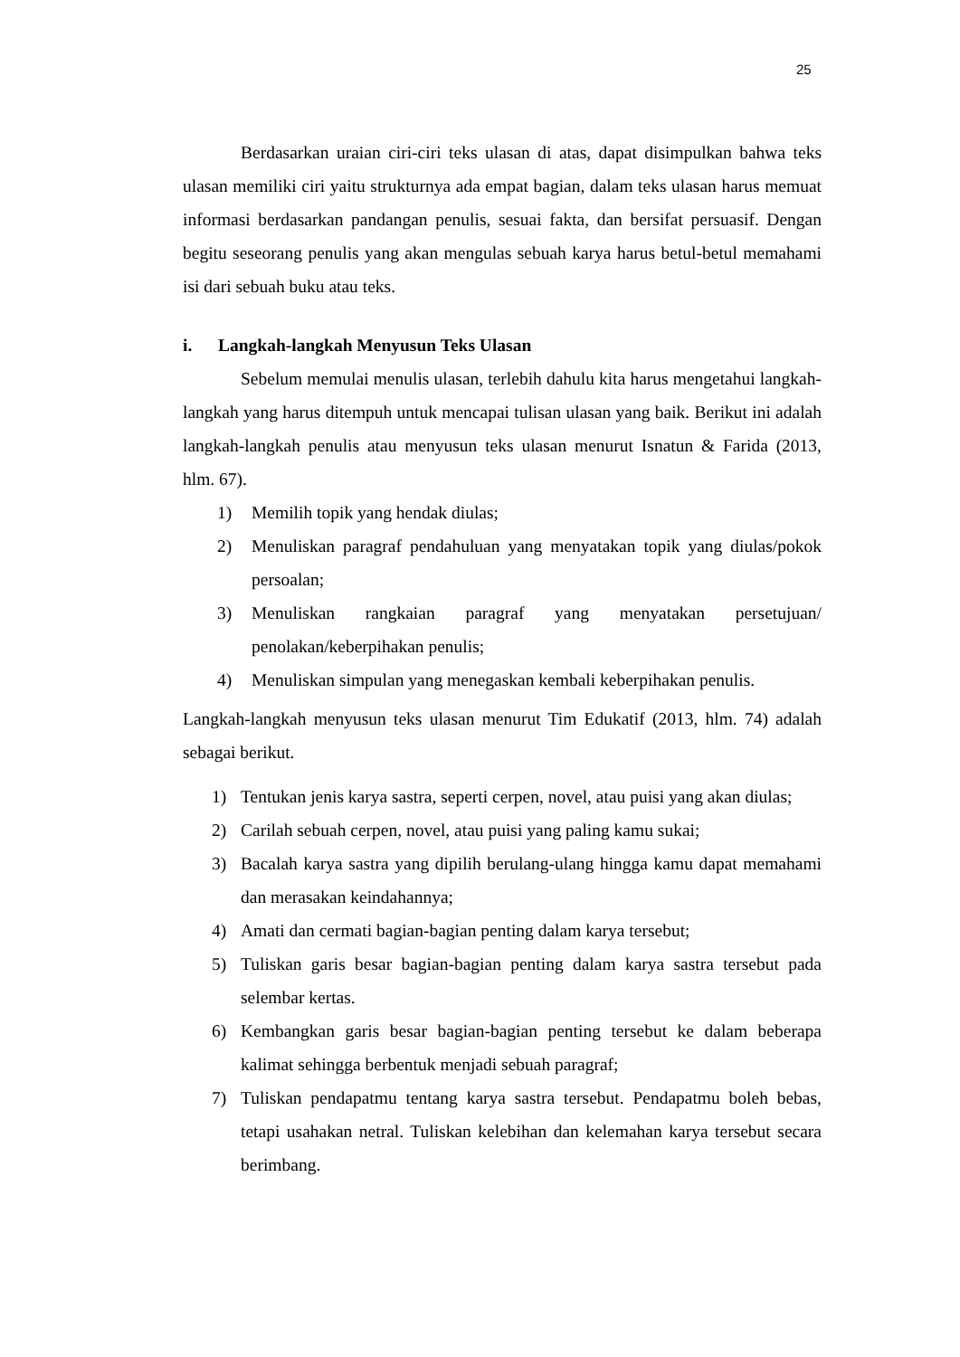25
Berdasarkan uraian ciri-ciri teks ulasan di atas, dapat disimpulkan bahwa teks ulasan memiliki ciri yaitu strukturnya ada empat bagian, dalam teks ulasan harus memuat informasi berdasarkan pandangan penulis, sesuai fakta, dan bersifat persuasif. Dengan begitu seseorang penulis yang akan mengulas sebuah karya harus betul-betul memahami isi dari sebuah buku atau teks.
i. Langkah-langkah Menyusun Teks Ulasan
Sebelum memulai menulis ulasan, terlebih dahulu kita harus mengetahui langkah-langkah yang harus ditempuh untuk mencapai tulisan ulasan yang baik. Berikut ini adalah langkah-langkah penulis atau menyusun teks ulasan menurut Isnatun & Farida (2013, hlm. 67).
1) Memilih topik yang hendak diulas;
2) Menuliskan paragraf pendahuluan yang menyatakan topik yang diulas/pokok persoalan;
3) Menuliskan rangkaian paragraf yang menyatakan persetujuan/ penolakan/keberpihakan penulis;
4) Menuliskan simpulan yang menegaskan kembali keberpihakan penulis.
Langkah-langkah menyusun teks ulasan menurut Tim Edukatif (2013, hlm. 74) adalah sebagai berikut.
1) Tentukan jenis karya sastra, seperti cerpen, novel, atau puisi yang akan diulas;
2) Carilah sebuah cerpen, novel, atau puisi yang paling kamu sukai;
3) Bacalah karya sastra yang dipilih berulang-ulang hingga kamu dapat memahami dan merasakan keindahannya;
4) Amati dan cermati bagian-bagian penting dalam karya tersebut;
5) Tuliskan garis besar bagian-bagian penting dalam karya sastra tersebut pada selembar kertas.
6) Kembangkan garis besar bagian-bagian penting tersebut ke dalam beberapa kalimat sehingga berbentuk menjadi sebuah paragraf;
7) Tuliskan pendapatmu tentang karya sastra tersebut. Pendapatmu boleh bebas, tetapi usahakan netral. Tuliskan kelebihan dan kelemahan karya tersebut secara berimbang.